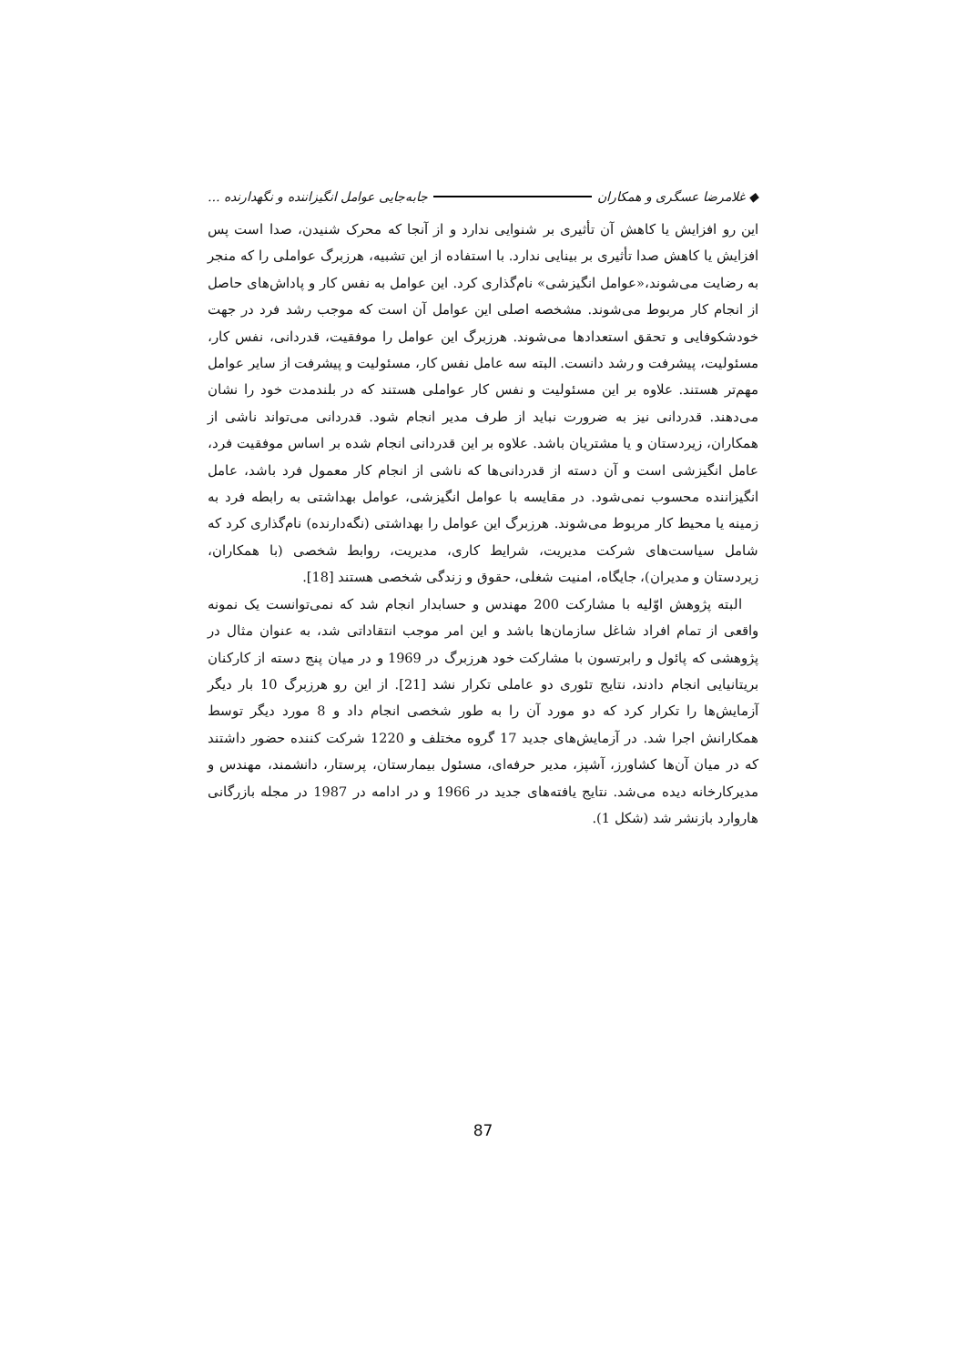◆ غلامرضا عسگری و همکاران جابه‌جایی عوامل انگیزاننده و نگهدارنده ...
این رو افزایش یا کاهش آن تأثیری بر شنوایی ندارد و از آنجا که محرک شنیدن، صدا است پس افزایش یا کاهش صدا تأثیری بر بینایی ندارد. با استفاده از این تشبیه، هرزبرگ عواملی را که منجر به رضایت می‌شوند،«عوامل انگیزشی» نام‌گذاری کرد. این عوامل به نفس کار و پاداش‌های حاصل از انجام کار مربوط می‌شوند. مشخصه اصلی این عوامل آن است که موجب رشد فرد در جهت خودشکوفایی و تحقق استعدادها می‌شوند. هرزبرگ این عوامل را موفقیت، قدردانی، نفس کار، مسئولیت، پیشرفت و رشد دانست. البته سه عامل نفس کار، مسئولیت و پیشرفت از سایر عوامل مهم‌تر هستند. علاوه بر این مسئولیت و نفس کار عواملی هستند که در بلندمدت خود را نشان می‌دهند. قدردانی نیز به ضرورت نباید از طرف مدیر انجام شود. قدردانی می‌تواند ناشی از همکاران، زیردستان و یا مشتریان باشد. علاوه بر این قدردانی انجام شده بر اساس موفقیت فرد، عامل انگیزشی است و آن دسته از قدردانی‌ها که ناشی از انجام کار معمول فرد باشد، عامل انگیزاننده محسوب نمی‌شود. در مقایسه با عوامل انگیزشی، عوامل بهداشتی به رابطه فرد به زمینه یا محیط کار مربوط می‌شوند. هرزبرگ این عوامل را بهداشتی (نگه‌دارنده) نام‌گذاری کرد که شامل سیاست‌های شرکت مدیریت، شرایط کاری، مدیریت، روابط شخصی (با همکاران، زیردستان و مدیران)، جایگاه، امنیت شغلی، حقوق و زندگی شخصی هستند [18].
البته پژوهش اوّلیه با مشارکت 200 مهندس و حسابدار انجام شد که نمی‌توانست یک نمونه واقعی از تمام افراد شاغل سازمان‌ها باشد و این امر موجب انتقاداتی شد، به عنوان مثال در پژوهشی که پائول و رابرتسون با مشارکت خود هرزبرگ در 1969 و در میان پنج دسته از کارکنان بریتانیایی انجام دادند، نتایج تئوری دو عاملی تکرار نشد [21]. از این رو هرزبرگ 10 بار دیگر آزمایش‌ها را تکرار کرد که دو مورد آن را به طور شخصی انجام داد و 8 مورد دیگر توسط همکارانش اجرا شد. در آزمایش‌های جدید 17 گروه مختلف و 1220 شرکت کننده حضور داشتند که در میان آن‌ها کشاورز، آشپز، مدیر حرفه‌ای، مسئول بیمارستان، پرستار، دانشمند، مهندس و مدیرکارخانه دیده می‌شد. نتایج یافته‌های جدید در 1966 و در ادامه در 1987 در مجله بازرگانی هاروارد بازنشر شد (شکل 1).
87